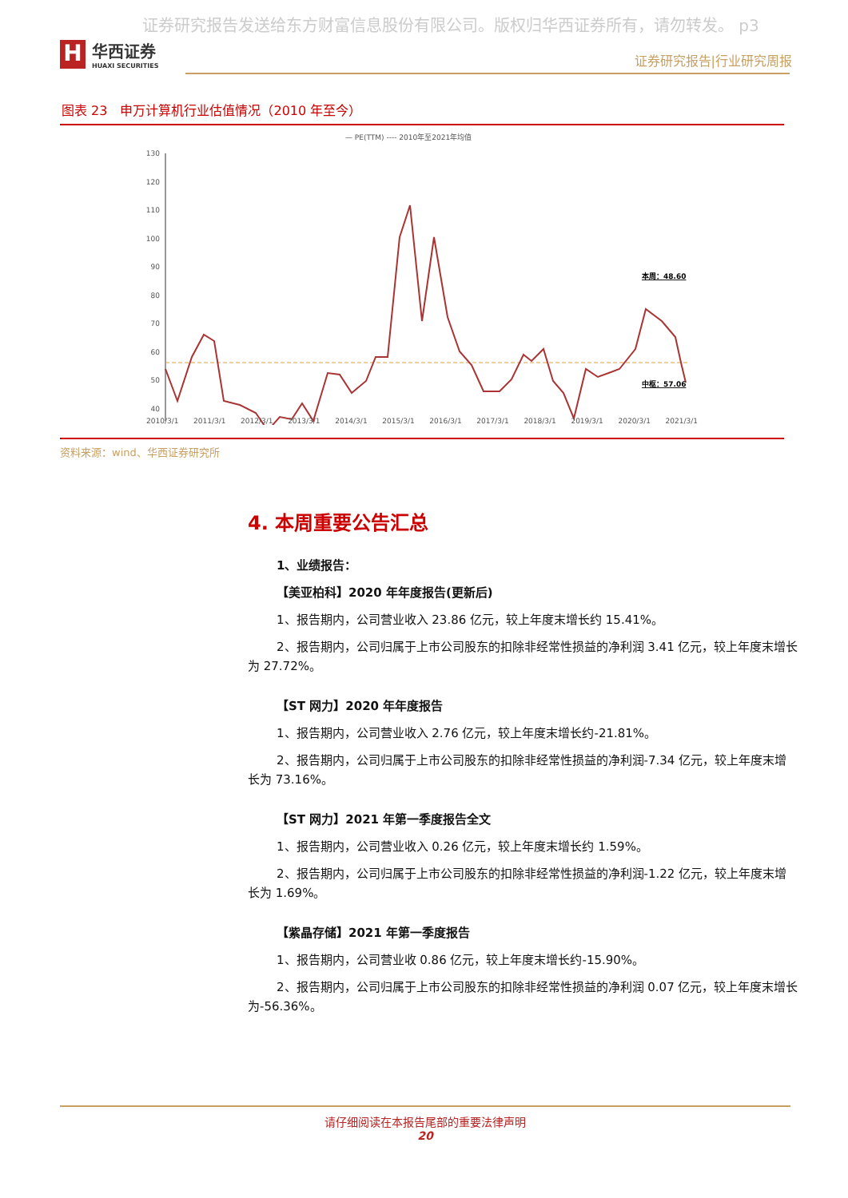证券研究报告发送给东方财富信息股份有限公司。版权归华西证券所有，请勿转发。 p3
H
华西证券
HUAXI SECURITIES
证券研究报告|行业研究周报
图表 23　申万计算机行业估值情况（2010 年至今）
— PE(TTM) ---- 2010年至2021年均值
130
120
110
100
90
80
70
60
50
40
本周：48.60
中枢：57.06
2010/3/1 2011/3/1 2012/3/1 2013/3/1 2014/3/1 2015/3/1 2016/3/1 2017/3/1 2018/3/1 2019/3/1 2020/3/1 2021/3/1
资料来源：wind、华西证券研究所
4. 本周重要公告汇总
1、业绩报告：
【美亚柏科】2020 年年度报告(更新后)
1、报告期内，公司营业收入 23.86 亿元，较上年度末增长约 15.41%。
2、报告期内，公司归属于上市公司股东的扣除非经常性损益的净利润 3.41 亿元，较上年度末增长为 27.72%。
【ST 网力】2020 年年度报告
1、报告期内，公司营业收入 2.76 亿元，较上年度末增长约-21.81%。
2、报告期内，公司归属于上市公司股东的扣除非经常性损益的净利润-7.34 亿元，较上年度末增长为 73.16%。
【ST 网力】2021 年第一季度报告全文
1、报告期内，公司营业收入 0.26 亿元，较上年度末增长约 1.59%。
2、报告期内，公司归属于上市公司股东的扣除非经常性损益的净利润-1.22 亿元，较上年度末增长为 1.69%。
【紫晶存储】2021 年第一季度报告
1、报告期内，公司营业收 0.86 亿元，较上年度末增长约-15.90%。
2、报告期内，公司归属于上市公司股东的扣除非经常性损益的净利润 0.07 亿元，较上年度末增长为-56.36%。
请仔细阅读在本报告尾部的重要法律声明
20